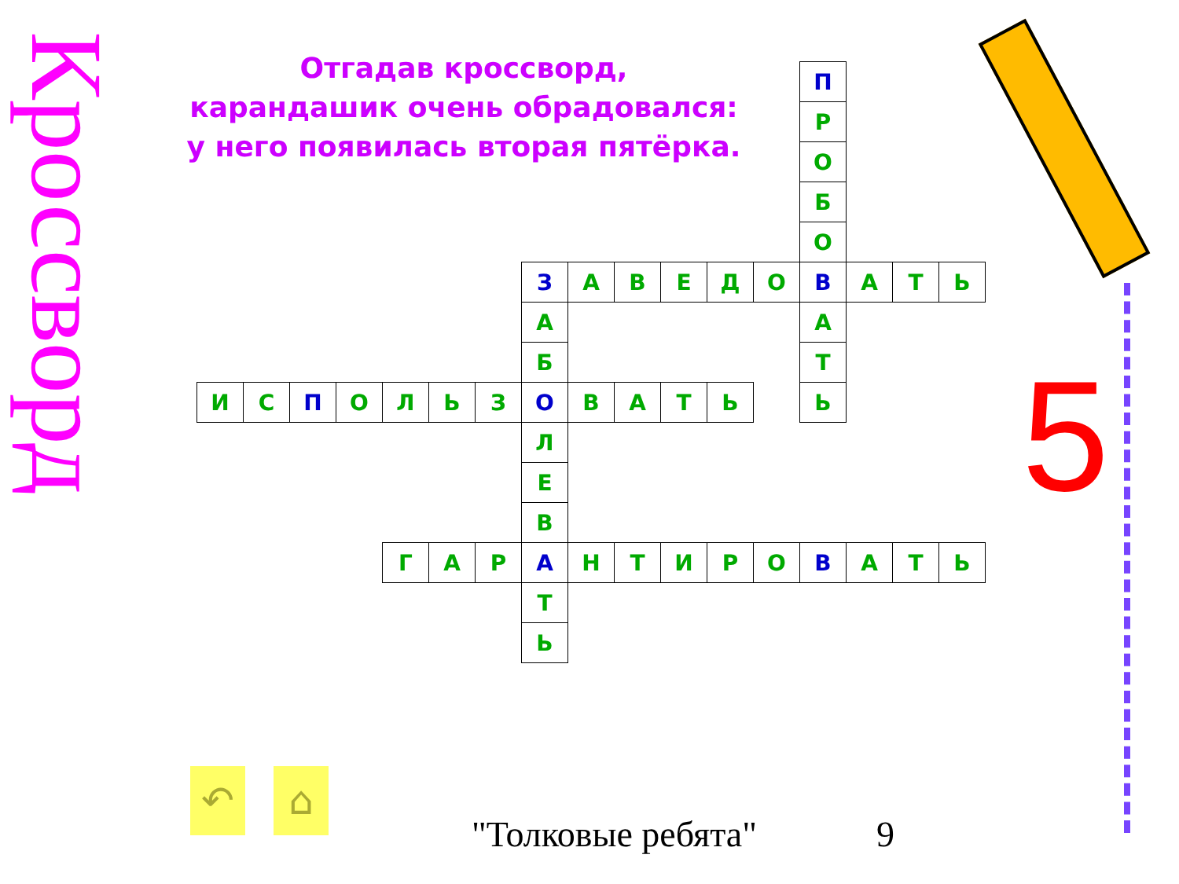Кроссворд
Отгадав кроссворд,
карандашик очень обрадовался:
у него появилась вторая пятёрка.
| | | | | | | | | | | | | | П | | | |
| | | | | | | | | | | | | | Р | | | |
| | | | | | | | | | | | | | О | | | |
| | | | | | | | | | | | | | Б | | | |
| | | | | | | | | | | | | | О | | | |
| | | | | | | | З | А | В | Е | Д | О | В | А | Т | Ь |
| | | | | | | | А | | | | | | А | | | |
| | | | | | | | Б | | | | | | Т | | | |
| И | С | П | О | Л | Ь | З | О | В | А | Т | Ь | | Ь | | | |
| | | | | | | | Л | | | | | | | | | |
| | | | | | | | Е | | | | | | | | | |
| | | | | | | | В | | | | | | | | | |
| | | | | Г | А | Р | А | Н | Т | И | Р | О | В | А | Т | Ь |
| | | | | | | | Т | | | | | | | | | |
| | | | | | | | Ь | | | | | | | | | |
5
↶ ⌂
"Толковые ребята" 9